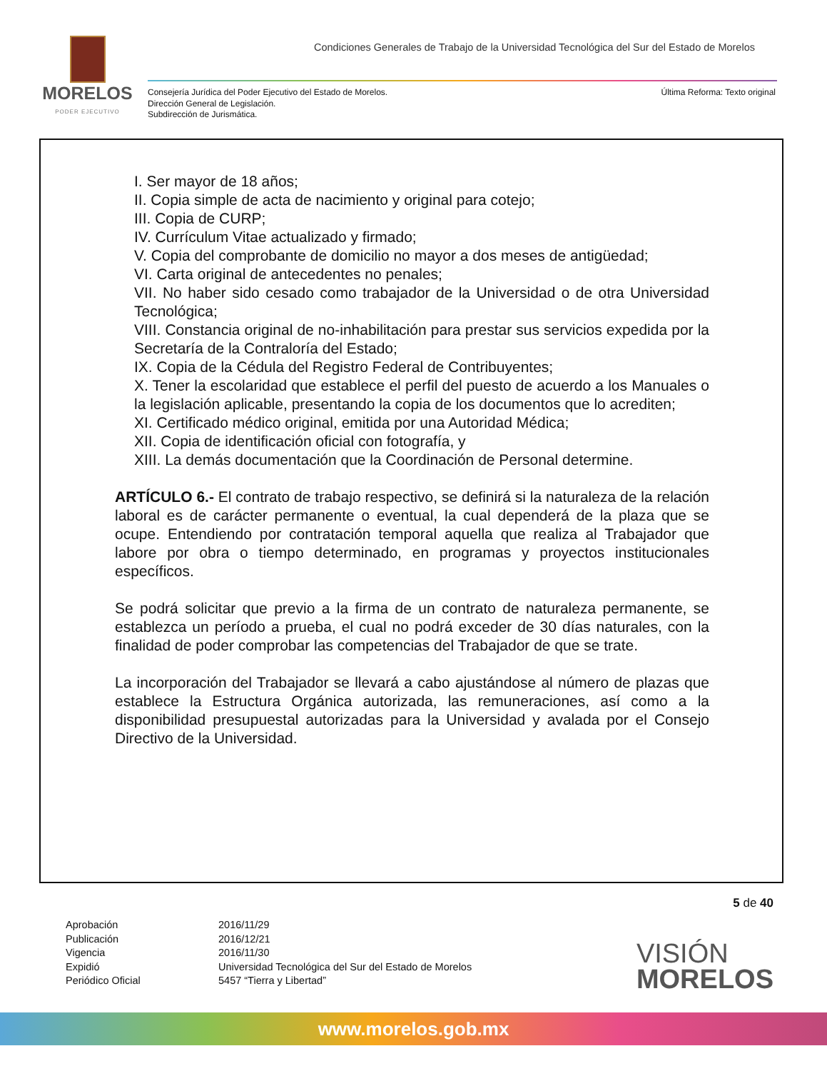MORELOS
PODER EJECUTIVO
Condiciones Generales de Trabajo de la Universidad Tecnológica del Sur del Estado de Morelos
Consejería Jurídica del Poder Ejecutivo del Estado de Morelos.
Dirección General de Legislación.
Subdirección de Jurismática.
Última Reforma: Texto original
I. Ser mayor de 18 años;
II. Copia simple de acta de nacimiento y original para cotejo;
III. Copia de CURP;
IV. Currículum Vitae actualizado y firmado;
V. Copia del comprobante de domicilio no mayor a dos meses de antigüedad;
VI. Carta original de antecedentes no penales;
VII. No haber sido cesado como trabajador de la Universidad o de otra Universidad Tecnológica;
VIII. Constancia original de no-inhabilitación para prestar sus servicios expedida por la Secretaría de la Contraloría del Estado;
IX. Copia de la Cédula del Registro Federal de Contribuyentes;
X. Tener la escolaridad que establece el perfil del puesto de acuerdo a los Manuales o la legislación aplicable, presentando la copia de los documentos que lo acrediten;
XI. Certificado médico original, emitida por una Autoridad Médica;
XII. Copia de identificación oficial con fotografía, y
XIII. La demás documentación que la Coordinación de Personal determine.
ARTÍCULO 6.- El contrato de trabajo respectivo, se definirá si la naturaleza de la relación laboral es de carácter permanente o eventual, la cual dependerá de la plaza que se ocupe. Entendiendo por contratación temporal aquella que realiza al Trabajador que labore por obra o tiempo determinado, en programas y proyectos institucionales específicos.
Se podrá solicitar que previo a la firma de un contrato de naturaleza permanente, se establezca un período a prueba, el cual no podrá exceder de 30 días naturales, con la finalidad de poder comprobar las competencias del Trabajador de que se trate.
La incorporación del Trabajador se llevará a cabo ajustándose al número de plazas que establece la Estructura Orgánica autorizada, las remuneraciones, así como a la disponibilidad presupuestal autorizadas para la Universidad y avalada por el Consejo Directivo de la Universidad.
5 de 40
| Aprobación | 2016/11/29 |
| Publicación | 2016/12/21 |
| Vigencia | 2016/11/30 |
| Expidió | Universidad Tecnológica del Sur del Estado de Morelos |
| Periódico Oficial | 5457 “Tierra y Libertad” |
VISIÓN
MORELOS
www.morelos.gob.mx